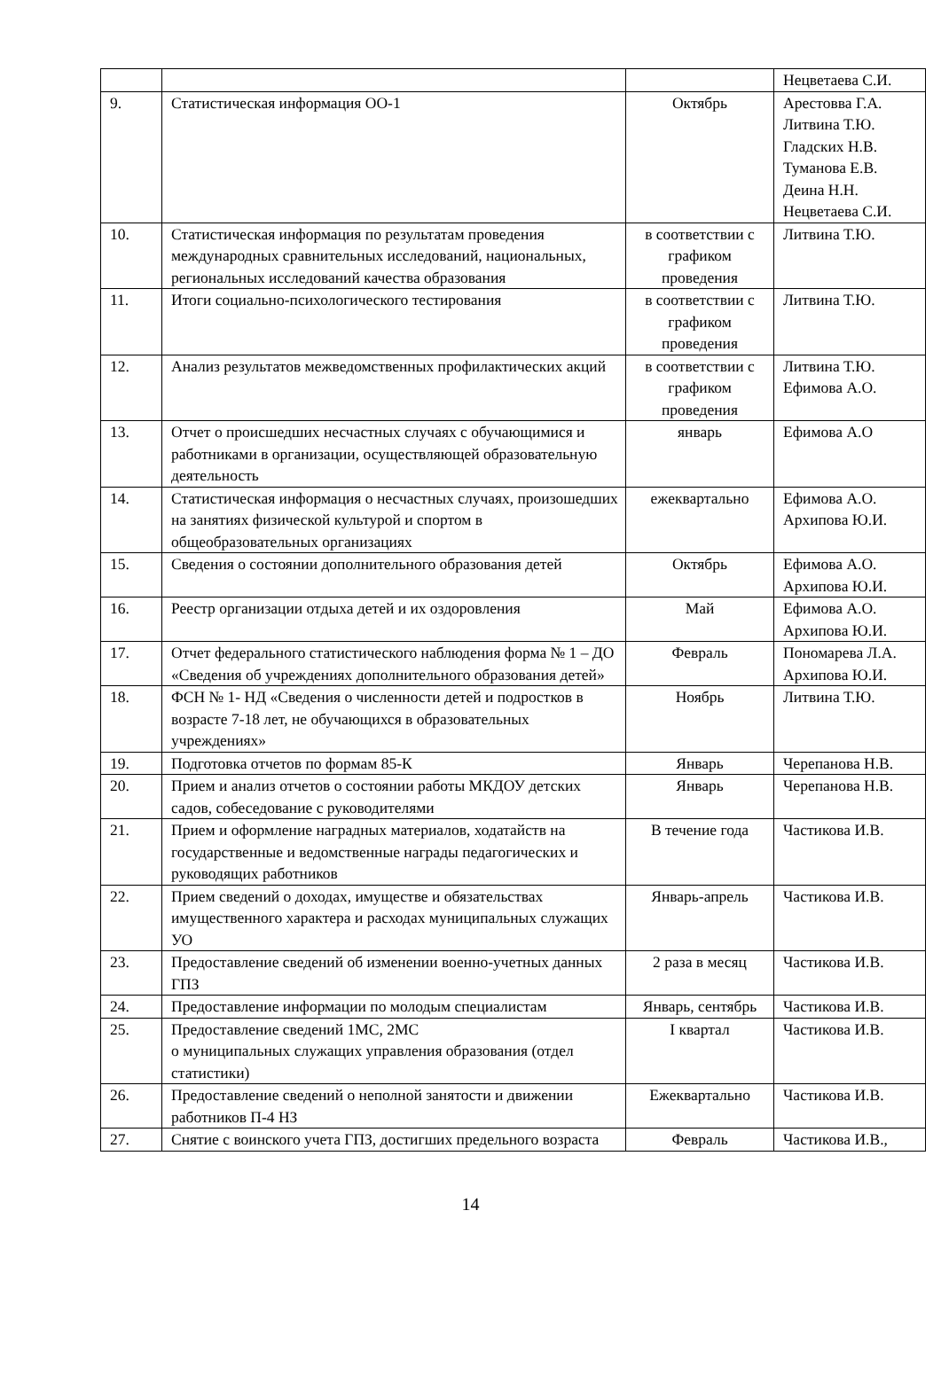| | | | Нецветаева С.И. |
| 9. | Статистическая информация ОО-1 | Октябрь | Арестовва Г.А. Литвина Т.Ю. Гладских Н.В. Туманова Е.В. Деина Н.Н. Нецветаева С.И. |
| 10. | Статистическая информация по результатам проведения международных сравнительных исследований, национальных, региональных исследований качества образования | в соответствии с графиком проведения | Литвина Т.Ю. |
| 11. | Итоги социально-психологического тестирования | в соответствии с графиком проведения | Литвина Т.Ю. |
| 12. | Анализ результатов межведомственных профилактических акций | в соответствии с графиком проведения | Литвина Т.Ю. Ефимова А.О. |
| 13. | Отчет о происшедших несчастных случаях с обучающимися и работниками в организации, осуществляющей образовательную деятельность | январь | Ефимова А.О |
| 14. | Статистическая информация о несчастных случаях, произошедших на занятиях физической культурой и спортом в общеобразовательных организациях | ежеквартально | Ефимова А.О. Архипова Ю.И. |
| 15. | Сведения о состоянии дополнительного образования детей | Октябрь | Ефимова А.О. Архипова Ю.И. |
| 16. | Реестр организации отдыха детей и их оздоровления | Май | Ефимова А.О. Архипова Ю.И. |
| 17. | Отчет федерального статистического наблюдения форма № 1 – ДО «Сведения об учреждениях дополнительного образования детей» | Февраль | Пономарева Л.А. Архипова Ю.И. |
| 18. | ФСН № 1- НД «Сведения о численности детей и подростков в возрасте 7-18 лет, не обучающихся в образовательных учреждениях» | Ноябрь | Литвина Т.Ю. |
| 19. | Подготовка отчетов по формам 85-К | Январь | Черепанова Н.В. |
| 20. | Прием и анализ отчетов о состоянии работы МКДОУ детских садов, собеседование с руководителями | Январь | Черепанова Н.В. |
| 21. | Прием и оформление наградных материалов, ходатайств на государственные и ведомственные награды педагогических и руководящих работников | В течение года | Частикова И.В. |
| 22. | Прием сведений о доходах, имуществе и обязательствах имущественного характера и расходах муниципальных служащих УО | Январь-апрель | Частикова И.В. |
| 23. | Предоставление сведений об изменении военно-учетных данных ГПЗ | 2 раза в месяц | Частикова И.В. |
| 24. | Предоставление информации по молодым специалистам | Январь, сентябрь | Частикова И.В. |
| 25. | Предоставление сведений 1МС, 2МС о муниципальных служащих управления образования (отдел статистики) | I квартал | Частикова И.В. |
| 26. | Предоставление сведений о неполной занятости и движении работников П-4 НЗ | Ежеквартально | Частикова И.В. |
| 27. | Снятие с воинского учета ГПЗ, достигших предельного возраста | Февраль | Частикова И.В., |
14